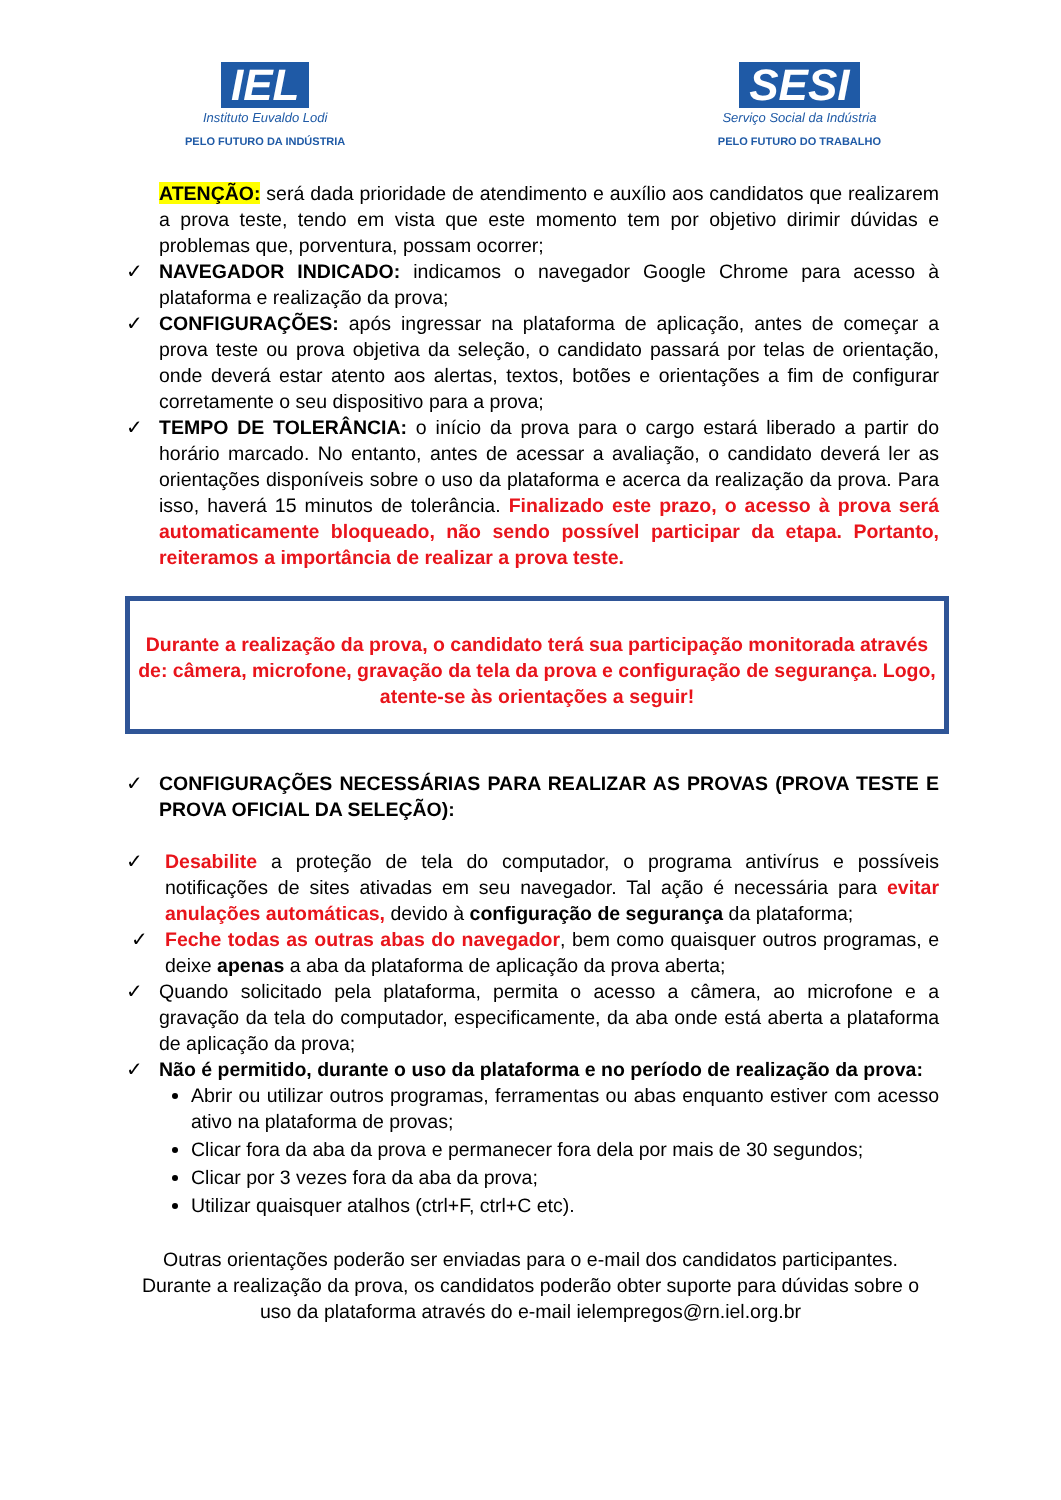IEL
Instituto Euvaldo Lodi
PELO FUTURO DA INDÚSTRIA
SESI
Serviço Social da Indústria
PELO FUTURO DO TRABALHO
ATENÇÃO: será dada prioridade de atendimento e auxílio aos candidatos que realizarem a prova teste, tendo em vista que este momento tem por objetivo dirimir dúvidas e problemas que, porventura, possam ocorrer;
✓ NAVEGADOR INDICADO: indicamos o navegador Google Chrome para acesso à plataforma e realização da prova;
✓ CONFIGURAÇÕES: após ingressar na plataforma de aplicação, antes de começar a prova teste ou prova objetiva da seleção, o candidato passará por telas de orientação, onde deverá estar atento aos alertas, textos, botões e orientações a fim de configurar corretamente o seu dispositivo para a prova;
✓ TEMPO DE TOLERÂNCIA: o início da prova para o cargo estará liberado a partir do horário marcado. No entanto, antes de acessar a avaliação, o candidato deverá ler as orientações disponíveis sobre o uso da plataforma e acerca da realização da prova. Para isso, haverá 15 minutos de tolerância. Finalizado este prazo, o acesso à prova será automaticamente bloqueado, não sendo possível participar da etapa. Portanto, reiteramos a importância de realizar a prova teste.
Durante a realização da prova, o candidato terá sua participação monitorada através de: câmera, microfone, gravação da tela da prova e configuração de segurança. Logo, atente-se às orientações a seguir!
✓ CONFIGURAÇÕES NECESSÁRIAS PARA REALIZAR AS PROVAS (PROVA TESTE E PROVA OFICIAL DA SELEÇÃO):
✓ Desabilite a proteção de tela do computador, o programa antivírus e possíveis notificações de sites ativadas em seu navegador. Tal ação é necessária para evitar anulações automáticas, devido à configuração de segurança da plataforma;
✓ Feche todas as outras abas do navegador, bem como quaisquer outros programas, e deixe apenas a aba da plataforma de aplicação da prova aberta;
✓ Quando solicitado pela plataforma, permita o acesso a câmera, ao microfone e a gravação da tela do computador, especificamente, da aba onde está aberta a plataforma de aplicação da prova;
✓ Não é permitido, durante o uso da plataforma e no período de realização da prova:
Abrir ou utilizar outros programas, ferramentas ou abas enquanto estiver com acesso ativo na plataforma de provas;
Clicar fora da aba da prova e permanecer fora dela por mais de 30 segundos;
Clicar por 3 vezes fora da aba da prova;
Utilizar quaisquer atalhos (ctrl+F, ctrl+C etc).
Outras orientações poderão ser enviadas para o e-mail dos candidatos participantes.
Durante a realização da prova, os candidatos poderão obter suporte para dúvidas sobre o
uso da plataforma através do e-mail ielempregos@rn.iel.org.br